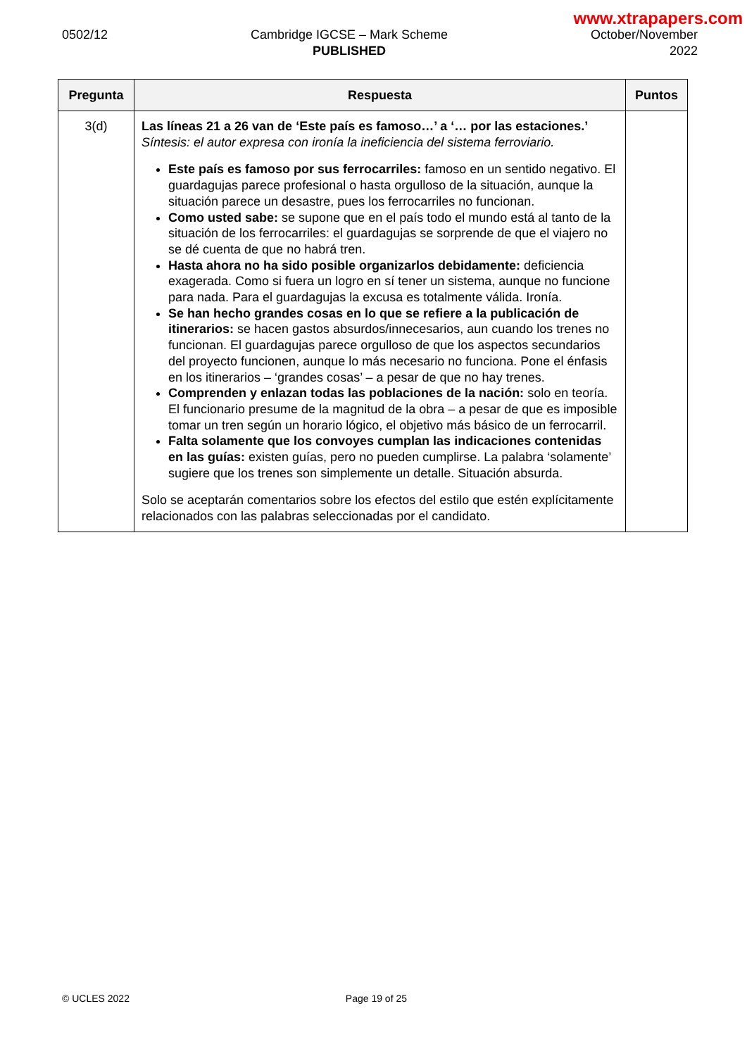www.xtrapapers.com
0502/12 Cambridge IGCSE – Mark Scheme
PUBLISHED
October/November
2022
| Pregunta | Respuesta | Puntos |
| --- | --- | --- |
| 3(d) | Las líneas 21 a 26 van de ‘Este país es famoso…’ a ‘… por las estaciones.’ Síntesis: el autor expresa con ironía la ineficiencia del sistema ferroviario. Este país es famoso por sus ferrocarriles: famoso en un sentido negativo. El guardagujas parece profesional o hasta orgulloso de la situación, aunque la situación parece un desastre, pues los ferrocarriles no funcionan. Como usted sabe: se supone que en el país todo el mundo está al tanto de la situación de los ferrocarriles: el guardagujas se sorprende de que el viajero no se dé cuenta de que no habrá tren. Hasta ahora no ha sido posible organizarlos debidamente: deficiencia exagerada. Como si fuera un logro en sí tener un sistema, aunque no funcione para nada. Para el guardagujas la excusa es totalmente válida. Ironía. Se han hecho grandes cosas en lo que se refiere a la publicación de itinerarios: se hacen gastos absurdos/innecesarios, aun cuando los trenes no funcionan. El guardagujas parece orgulloso de que los aspectos secundarios del proyecto funcionen, aunque lo más necesario no funciona. Pone el énfasis en los itinerarios – ‘grandes cosas’ – a pesar de que no hay trenes. Comprenden y enlazan todas las poblaciones de la nación: solo en teoría. El funcionario presume de la magnitud de la obra – a pesar de que es imposible tomar un tren según un horario lógico, el objetivo más básico de un ferrocarril. Falta solamente que los convoyes cumplan las indicaciones contenidas en las guías: existen guías, pero no pueden cumplirse. La palabra ‘solamente’ sugiere que los trenes son simplemente un detalle. Situación absurda. Solo se aceptarán comentarios sobre los efectos del estilo que estén explícitamente relacionados con las palabras seleccionadas por el candidato. | |
© UCLES 2022 Page 19 of 25